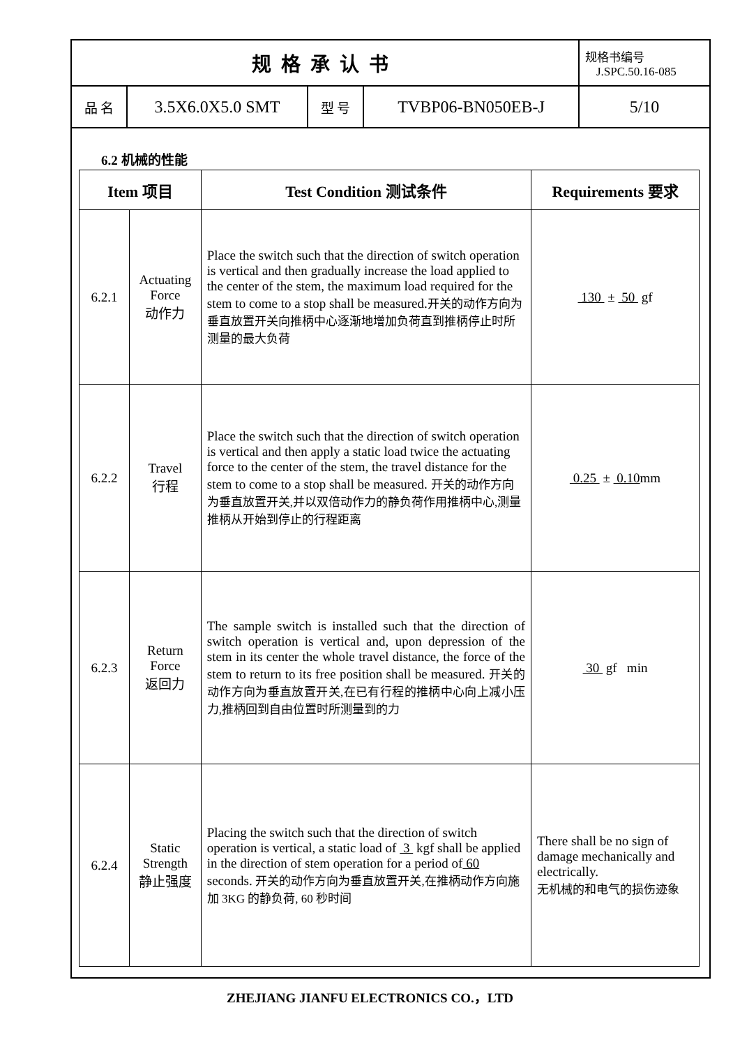| 规格承认书 | | | | 规格书编号 J.SPC.50.16-085 |
| 品 名 | 3.5X6.0X5.0 SMT | 型 号 | TVBP06-BN050EB-J | 5/10 |
6.2 机械的性能
| Item 项目 | | Test Condition 测试条件 | Requirements 要求 |
| --- | --- | --- | --- |
| 6.2.1 | Actuating Force 动作力 | Place the switch such that the direction of switch operation is vertical and then gradually increase the load applied to the center of the stem, the maximum load required for the stem to come to a stop shall be measured. 开关的动作方向为垂直放置开关向推柄中心逐渐地增加负荷直到推柄停止时所测量的最大负荷 | 130 ± 50 gf |
| 6.2.2 | Travel 行程 | Place the switch such that the direction of switch operation is vertical and then apply a static load twice the actuating force to the center of the stem, the travel distance for the stem to come to a stop shall be measured. 开关的动作方向为垂直放置开关,并以双倍动作力的静负荷作用推柄中心,测量推柄从开始到停止的行程距离 | 0.25 ± 0.10 mm |
| 6.2.3 | Return Force 返回力 | The sample switch is installed such that the direction of switch operation is vertical and, upon depression of the stem in its center the whole travel distance, the force of the stem to return to its free position shall be measured. 开关的动作方向为垂直放置开关,在已有行程的推柄中心向上减小压力,推柄回到自由位置时所测量到的力 | 30 gf min |
| 6.2.4 | Static Strength 静止强度 | Placing the switch such that the direction of switch operation is vertical, a static load of 3 kgf shall be applied in the direction of stem operation for a period of 60 seconds. 开关的动作方向为垂直放置开关,在推柄动作方向施加 3KG 的静负荷, 60 秒时间 | There shall be no sign of damage mechanically and electrically. 无机械的和电气的损伤迹象 |
ZHEJIANG JIANFU ELECTRONICS CO.，LTD